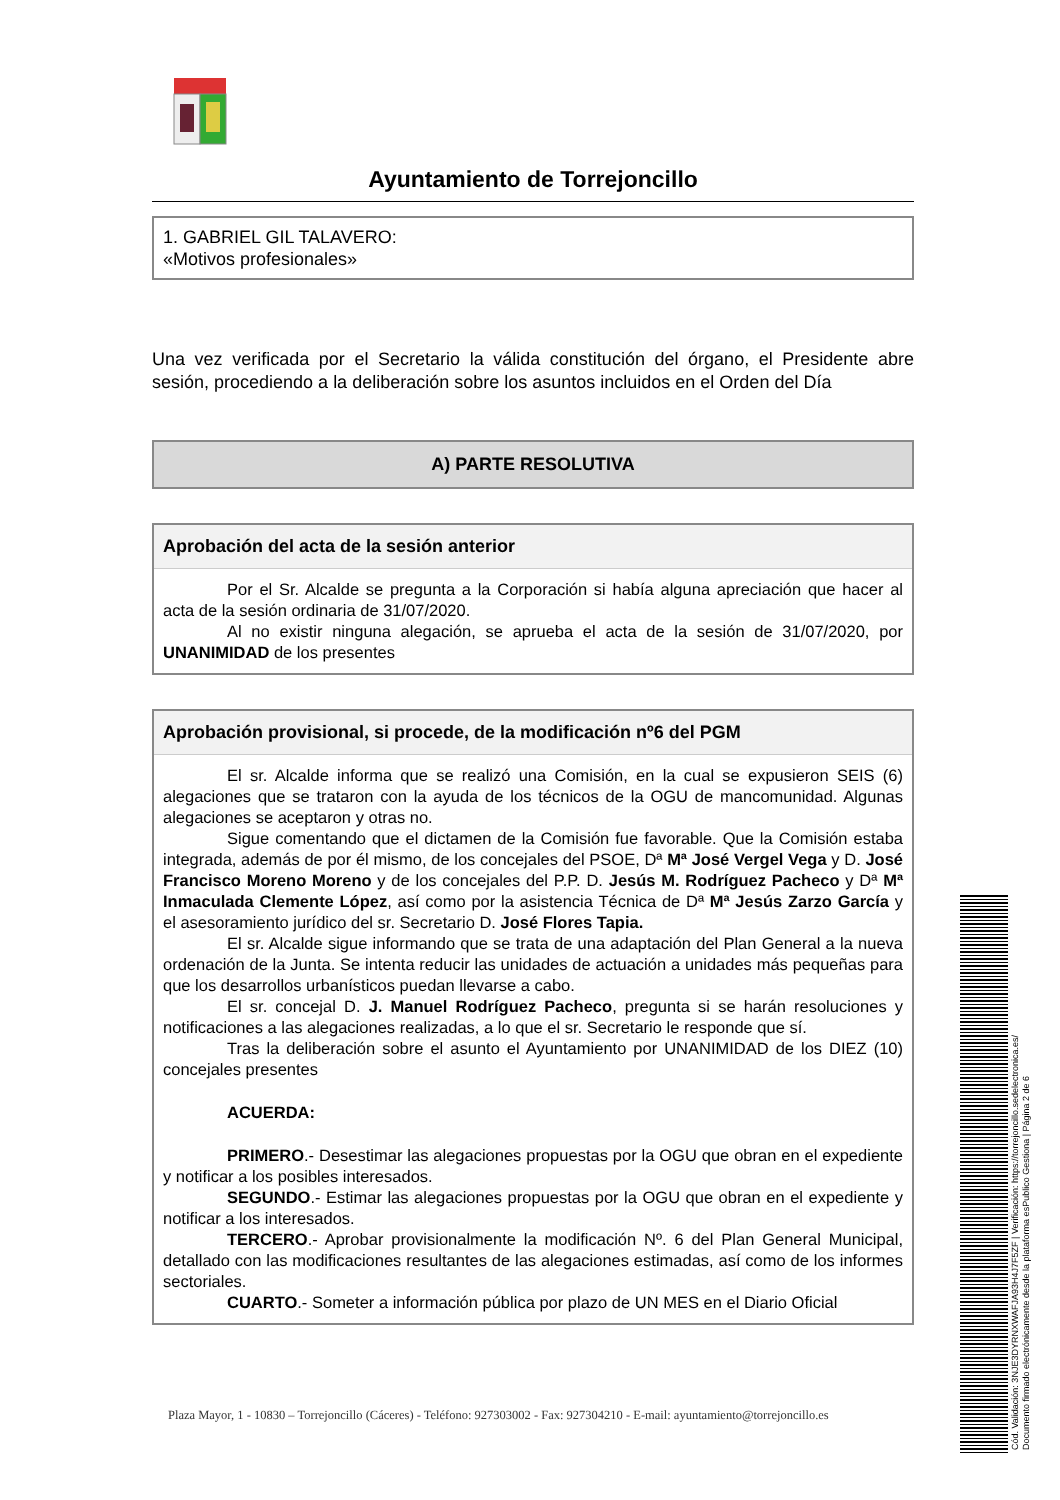Ayuntamiento de Torrejoncillo
1. GABRIEL GIL TALAVERO:
«Motivos profesionales»
Una vez verificada por el Secretario la válida constitución del órgano, el Presidente abre sesión, procediendo a la deliberación sobre los asuntos incluidos en el Orden del Día
A) PARTE RESOLUTIVA
Aprobación del acta de la sesión anterior
Por el Sr. Alcalde se pregunta a la Corporación si había alguna apreciación que hacer al acta de la sesión ordinaria de 31/07/2020.
Al no existir ninguna alegación, se aprueba el acta de la sesión de 31/07/2020, por UNANIMIDAD de los presentes
Aprobación provisional, si procede, de la modificación nº6 del PGM
El sr. Alcalde informa que se realizó una Comisión, en la cual se expusieron SEIS (6) alegaciones que se trataron con la ayuda de los técnicos de la OGU de mancomunidad. Algunas alegaciones se aceptaron y otras no.
Sigue comentando que el dictamen de la Comisión fue favorable. Que la Comisión estaba integrada, además de por él mismo, de los concejales del PSOE, Dª Mª José Vergel Vega y D. José Francisco Moreno Moreno y de los concejales del P.P. D. Jesús M. Rodríguez Pacheco y Dª Mª Inmaculada Clemente López, así como por la asistencia Técnica de Dª Mª Jesús Zarzo García y el asesoramiento jurídico del sr. Secretario D. José Flores Tapia.
El sr. Alcalde sigue informando que se trata de una adaptación del Plan General a la nueva ordenación de la Junta. Se intenta reducir las unidades de actuación a unidades más pequeñas para que los desarrollos urbanísticos puedan llevarse a cabo.
El sr. concejal D. J. Manuel Rodríguez Pacheco, pregunta si se harán resoluciones y notificaciones a las alegaciones realizadas, a lo que el sr. Secretario le responde que sí.
Tras la deliberación sobre el asunto el Ayuntamiento por UNANIMIDAD de los DIEZ (10) concejales presentes
ACUERDA:
PRIMERO.- Desestimar las alegaciones propuestas por la OGU que obran en el expediente y notificar a los posibles interesados.
SEGUNDO.- Estimar las alegaciones propuestas por la OGU que obran en el expediente y notificar a los interesados.
TERCERO.- Aprobar provisionalmente la modificación Nº. 6 del Plan General Municipal, detallado con las modificaciones resultantes de las alegaciones estimadas, así como de los informes sectoriales.
CUARTO.- Someter a información pública por plazo de UN MES en el Diario Oficial
Plaza Mayor, 1 - 10830 – Torrejoncillo (Cáceres) - Teléfono: 927303002 - Fax: 927304210 - E-mail: ayuntamiento@torrejoncillo.es
Cód. Validación: 3NJE3DYRNXWAFJA93H4J7F5ZF | Verificación: https://torrejoncillo.sedelectronica.es/
Documento firmado electrónicamente desde la plataforma esPublico Gestiona | Página 2 de 6